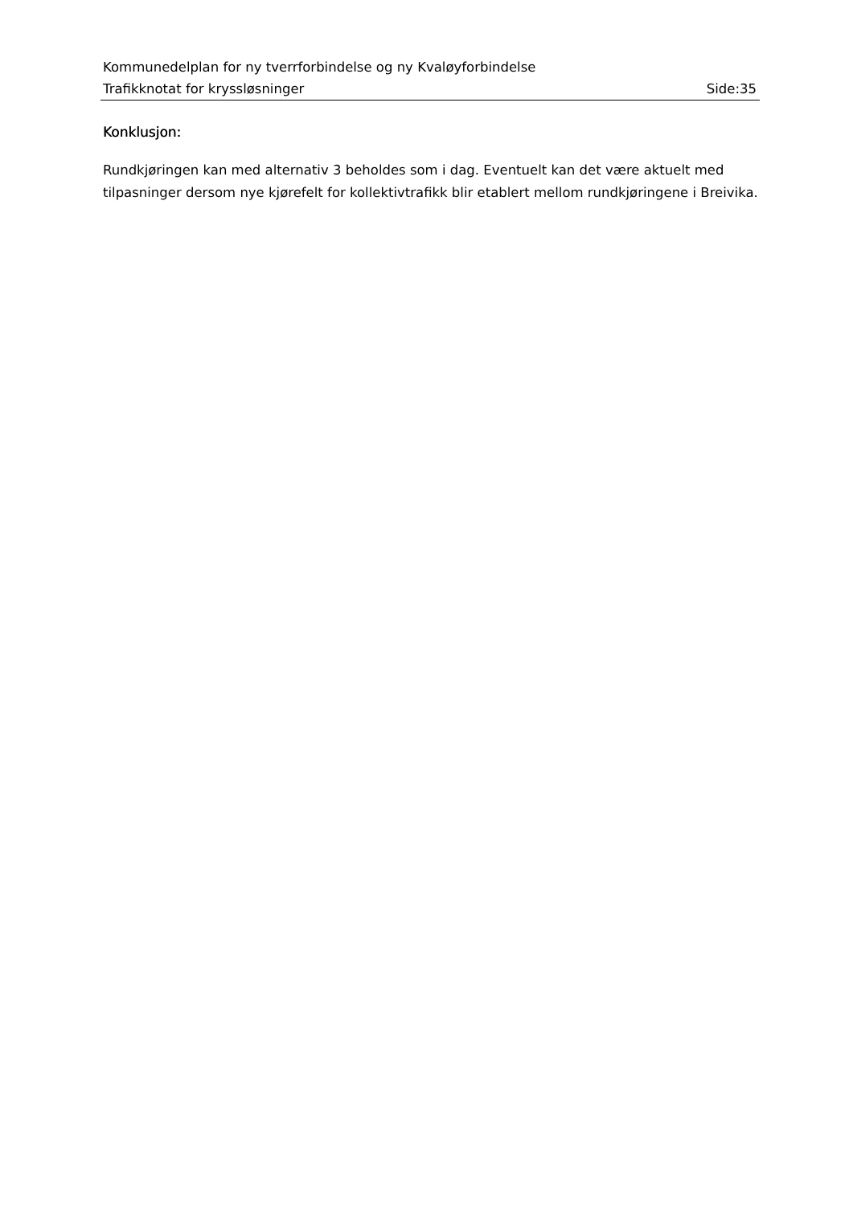Kommunedelplan for ny tverrforbindelse og ny Kvaløyforbindelse
Trafikknotat for kryssløsninger Side:35
Konklusjon:
Rundkjøringen kan med alternativ 3 beholdes som i dag. Eventuelt kan det være aktuelt med tilpasninger dersom nye kjørefelt for kollektivtrafikk blir etablert mellom rundkjøringene i Breivika.